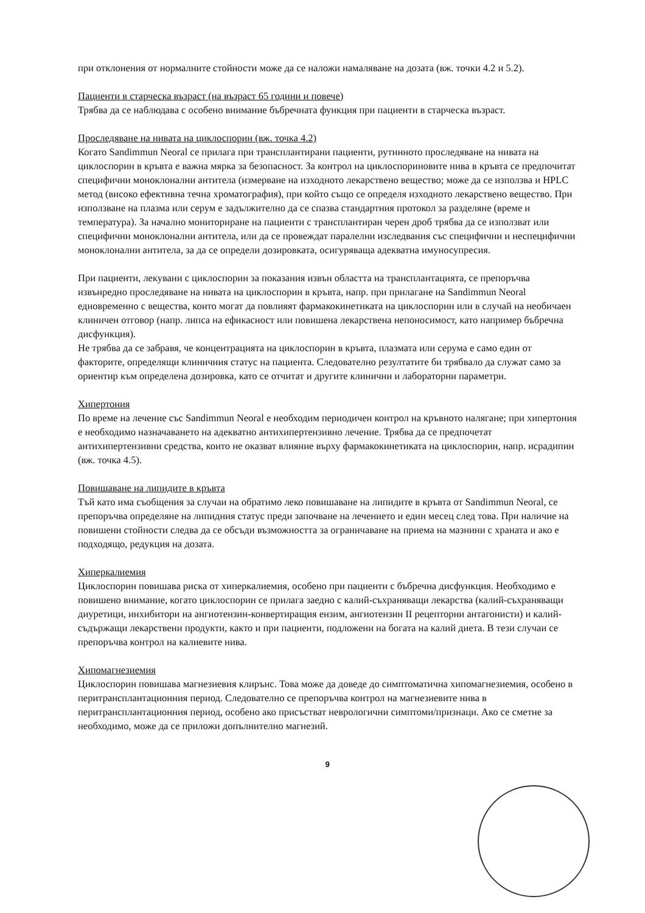при отклонения от нормалните стойности може да се наложи намаляване на дозата (вж. точки 4.2 и 5.2).
Пациенти в старческа възраст (на възраст 65 години и повече)
Трябва да се наблюдава с особено внимание бъбречната функция при пациенти в старческа възраст.
Проследяване на нивата на циклоспорин (вж. точка 4.2)
Когато Sandimmun Neoral се прилага при трансплантирани пациенти, рутинното проследяване на нивата на циклоспорин в кръвта е важна мярка за безопасност. За контрол на циклоспориновите нива в кръвта се предпочитат специфични моноклонални антитела (измерване на изходното лекарствено вещество; може да се използва и HPLC метод (високо ефективна течна хроматография), при който също се определя изходното лекарствено вещество. При използване на плазма или серум е задължително да се спазва стандартния протокол за разделяне (време и температура). За начално мониториране на пациенти с трансплантиран черен дроб трябва да се използват или специфични моноклонални антитела, или да се провеждат паралелни изследвания със специфични и неспецифични моноклонални антитела, за да се определи дозировката, осигуряваща адекватна имуносупресия.
При пациенти, лекувани с циклоспорин за показания извън областта на трансплантацията, се препоръчва извънредно проследяване на нивата на циклоспорин в кръвта, напр. при прилагане на Sandimmun Neoral едновременно с вещества, които могат да повлияят фармакокинетиката на циклоспорин или в случай на необичаен клиничен отговор (напр. липса на ефикасност или повишена лекарствена непоносимост, като например бъбречна дисфункция).
Не трябва да се забравя, че концентрацията на циклоспорин в кръвта, плазмата или серума е само един от факторите, определящи клиничния статус на пациента. Следователно резултатите би трябвало да служат само за ориентир към определена дозировка, като се отчитат и другите клинични и лабораторни параметри.
Хипертония
По време на лечение със Sandimmun Neoral е необходим периодичен контрол на кръвното налягане; при хипертония е необходимо назначаването на адекватно антихипертензивно лечение. Трябва да се предпочетат антихипертензивни средства, които не оказват влияние върху фармакокинетиката на циклоспорин, напр. исрадипин (вж. точка 4.5).
Повишаване на липидите в кръвта
Тъй като има съобщения за случаи на обратимо леко повишаване на липидите в кръвта от Sandimmun Neoral, се препоръчва определяне на липидния статус преди започване на лечението и един месец след това. При наличие на повишени стойности следва да се обсъди възможността за ограничаване на приема на мазнини с храната и ако е подходящо, редукция на дозата.
Хиперкалиемия
Циклоспорин повишава риска от хиперкалиемия, особено при пациенти с бъбречна дисфункция. Необходимо е повишено внимание, когато циклоспорин се прилага заедно с калий-съхраняващи лекарства (калий-съхраняващи диуретици, инхибитори на ангиотензин-конвертиращия ензим, ангиотензин II рецепторни антагонисти) и калий-съдържащи лекарствени продукти, както и при пациенти, подложени на богата на калий диета. В тези случаи се препоръчва контрол на калиевите нива.
Хипомагнезиемия
Циклоспорин повишава магнезиевия клирънс. Това може да доведе до симптоматична хипомагнезиемия, особено в перитрансплантационния период. Следователно се препоръчва контрол на магнезиевите нива в перитрансплантационния период, особено ако присъстват неврологични симптоми/признаци. Ако се сметне за необходимо, може да се приложи допълнително магнезий.
9